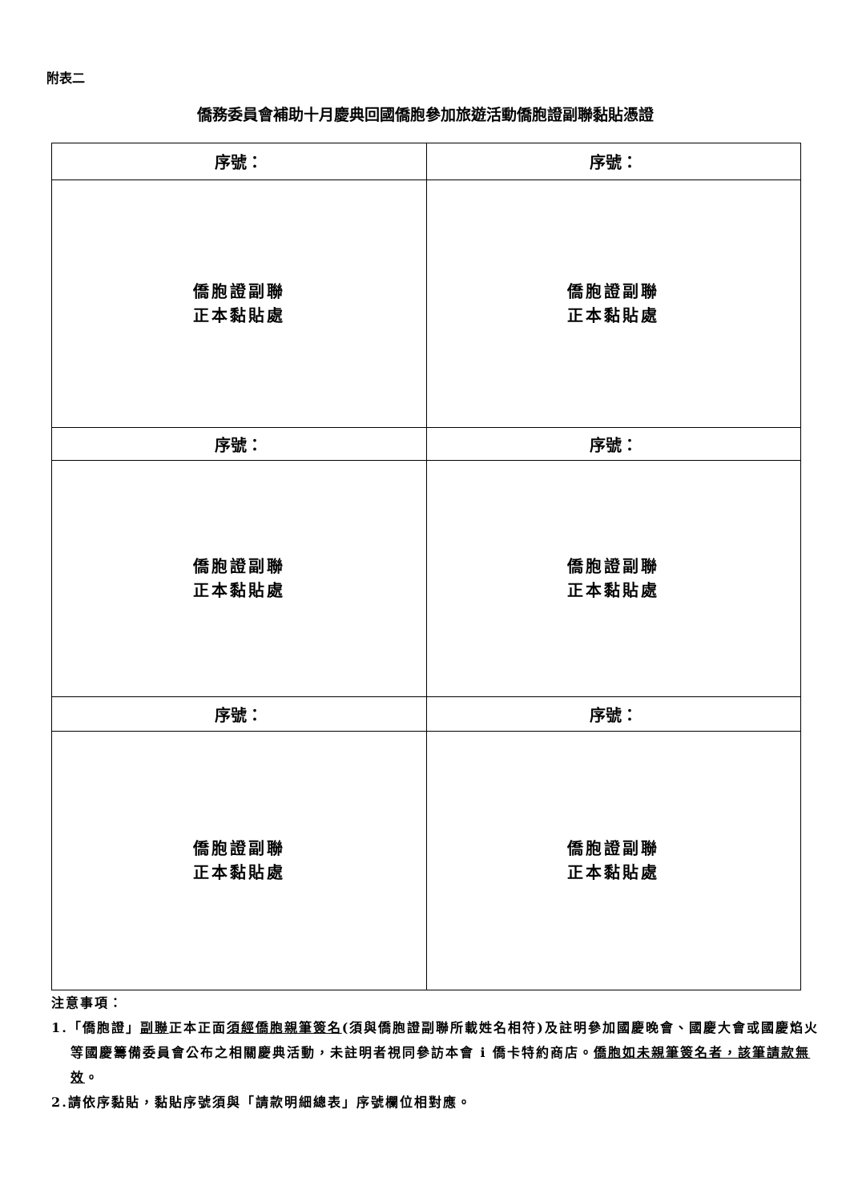附表二
僑務委員會補助十月慶典回國僑胞參加旅遊活動僑胞證副聯黏貼憑證
| 序號： | 序號： |
| 僑胞證副聯 正本黏貼處 | 僑胞證副聯 正本黏貼處 |
| 序號： | 序號： |
| 僑胞證副聯 正本黏貼處 | 僑胞證副聯 正本黏貼處 |
| 序號： | 序號： |
| 僑胞證副聯 正本黏貼處 | 僑胞證副聯 正本黏貼處 |
注意事項：
1.「僑胞證」副聯正本正面須經僑胞親筆簽名(須與僑胞證副聯所載姓名相符)及註明參加國慶晚會、國慶大會或國慶焰火等國慶籌備委員會公布之相關慶典活動，未註明者視同參訪本會 i 僑卡特約商店。僑胞如未親筆簽名者，該筆請款無效。
2.請依序黏貼，黏貼序號須與「請款明細總表」序號欄位相對應。